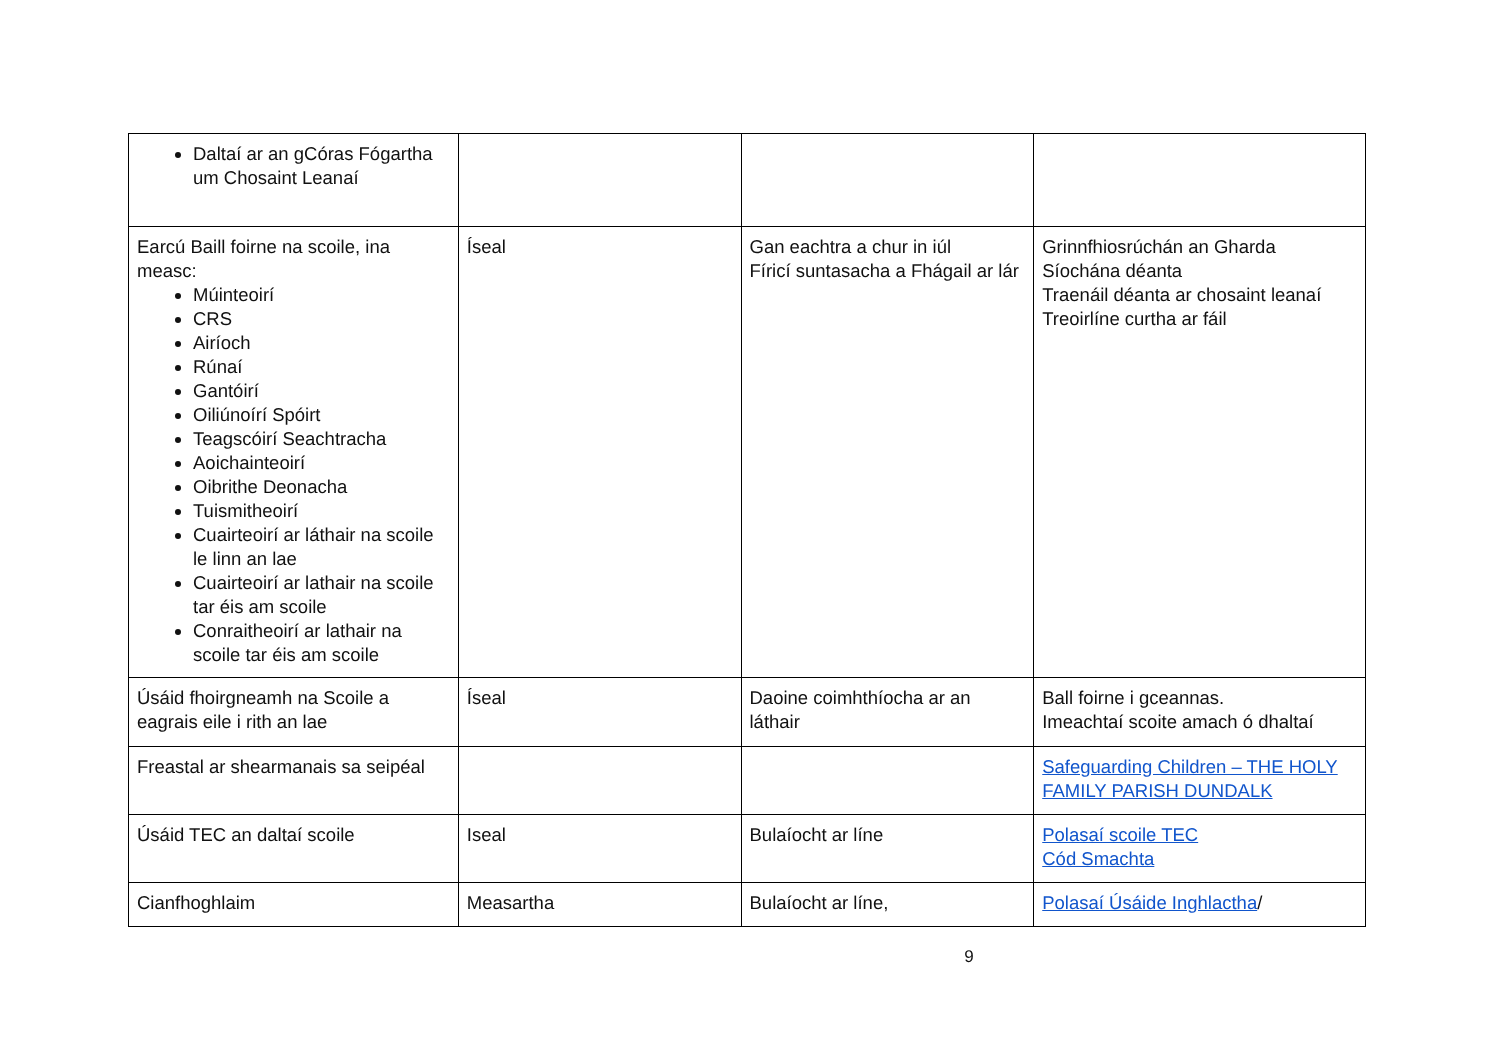| Daltaí ar an gCóras Fógartha um Chosaint Leanaí | | | |
| Earcú Baill foirne na scoile, ina measc: Múinteoirí CRS Airíoch Rúnaí Gantóirí Oiliúnoírí Spóirt Teagscóirí Seachtracha Aoichainteoirí Oibrithe Deonacha Tuismitheoirí Cuairteoirí ar láthair na scoile le linn an lae Cuairteoirí ar lathair na scoile tar éis am scoile Conraitheoirí ar lathair na scoile tar éis am scoile | Íseal | Gan eachtra a chur in iúl Fíricí suntasacha a Fhágail ar lár | Grinnfhiosrúchán an Gharda Síochána déanta Traenáil déanta ar chosaint leanaí Treoirlíne curtha ar fáil |
| Úsáid fhoirgneamh na Scoile a eagrais eile i rith an lae | Íseal | Daoine coimhthíocha ar an láthair | Ball foirne i gceannas. Imeachtaí scoite amach ó dhaltaí |
| Freastal ar shearmanais sa seipéal | | | Safeguarding Children – THE HOLY FAMILY PARISH DUNDALK |
| Úsáid TEC an daltaí scoile | Iseal | Bulaíocht ar líne | Polasaí scoile TEC Cód Smachta |
| Cianfhoghlaim | Measartha | Bulaíocht ar líne, | Polasaí Úsáide Inghlactha / |
9